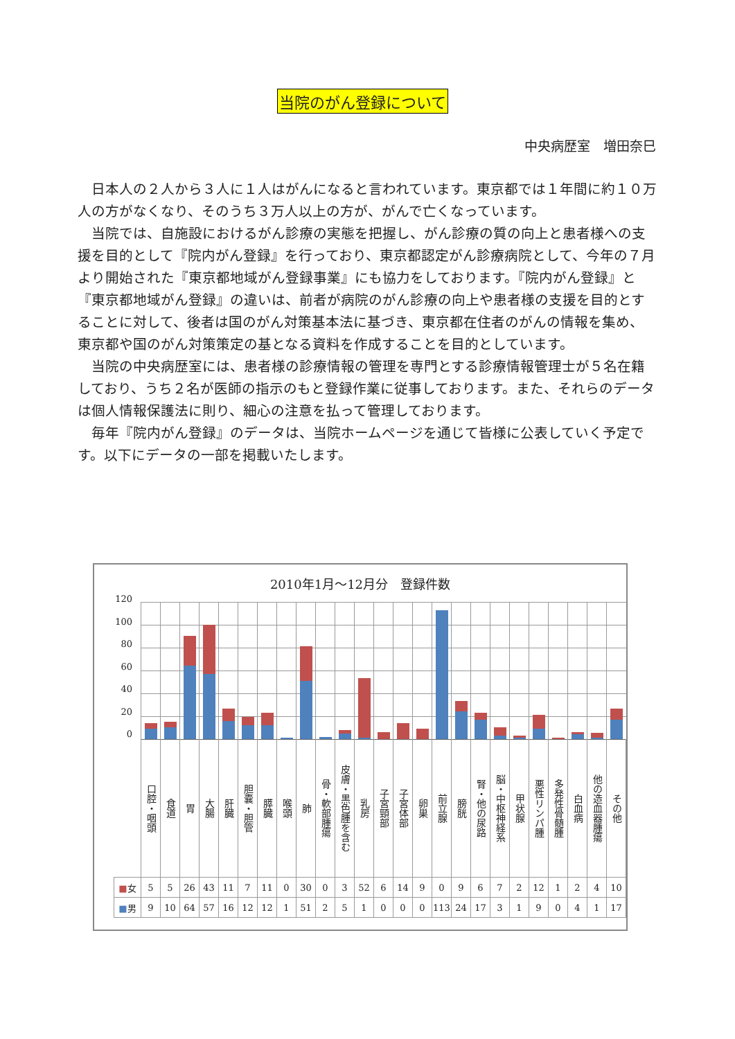当院のがん登録について
中央病歴室　増田奈巳
日本人の２人から３人に１人はがんになると言われています。東京都では１年間に約１０万人の方がなくなり、そのうち３万人以上の方が、がんで亡くなっています。
当院では、自施設におけるがん診療の実態を把握し、がん診療の質の向上と患者様への支援を目的として『院内がん登録』を行っており、東京都認定がん診療病院として、今年の７月より開始された『東京都地域がん登録事業』にも協力をしております。『院内がん登録』と『東京都地域がん登録』の違いは、前者が病院のがん診療の向上や患者様の支援を目的とすることに対して、後者は国のがん対策基本法に基づき、東京都在住者のがんの情報を集め、東京都や国のがん対策策定の基となる資料を作成することを目的としています。
当院の中央病歴室には、患者様の診療情報の管理を専門とする診療情報管理士が５名在籍しており、うち２名が医師の指示のもと登録作業に従事しております。また、それらのデータは個人情報保護法に則り、細心の注意を払って管理しております。
毎年『院内がん登録』のデータは、当院ホームページを通じて皆様に公表していく予定です。以下にデータの一部を掲載いたします。
2010年1月～12月分　登録件数
| 120 100 80 60 40 20 0 | | | | | | | | | | | | | | | | | | | | | | | | | |
| | 口腔・咽頭 | 食道 | 胃 | 大腸 | 肝臓 | 胆嚢・胆管 | 膵臓 | 喉頭 | 肺 | 骨・軟部腫瘍 | 皮膚・黒色腫を含む | 乳房 | 子宮頸部 | 子宮体部 | 卵巣 | 前立腺 | 膀胱 | 腎・他の尿路 | 脳・中枢神経系 | 甲状腺 | 悪性リンパ腫 | 多発性骨髄腫 | 白血病 | 他の造血器腫瘍 | その他 |
| ■ 女 | 5 | 5 | 26 | 43 | 11 | 7 | 11 | 0 | 30 | 0 | 3 | 52 | 6 | 14 | 9 | 0 | 9 | 6 | 7 | 2 | 12 | 1 | 2 | 4 | 10 |
| ■ 男 | 9 | 10 | 64 | 57 | 16 | 12 | 12 | 1 | 51 | 2 | 5 | 1 | 0 | 0 | 0 | 113 | 24 | 17 | 3 | 1 | 9 | 0 | 4 | 1 | 17 |